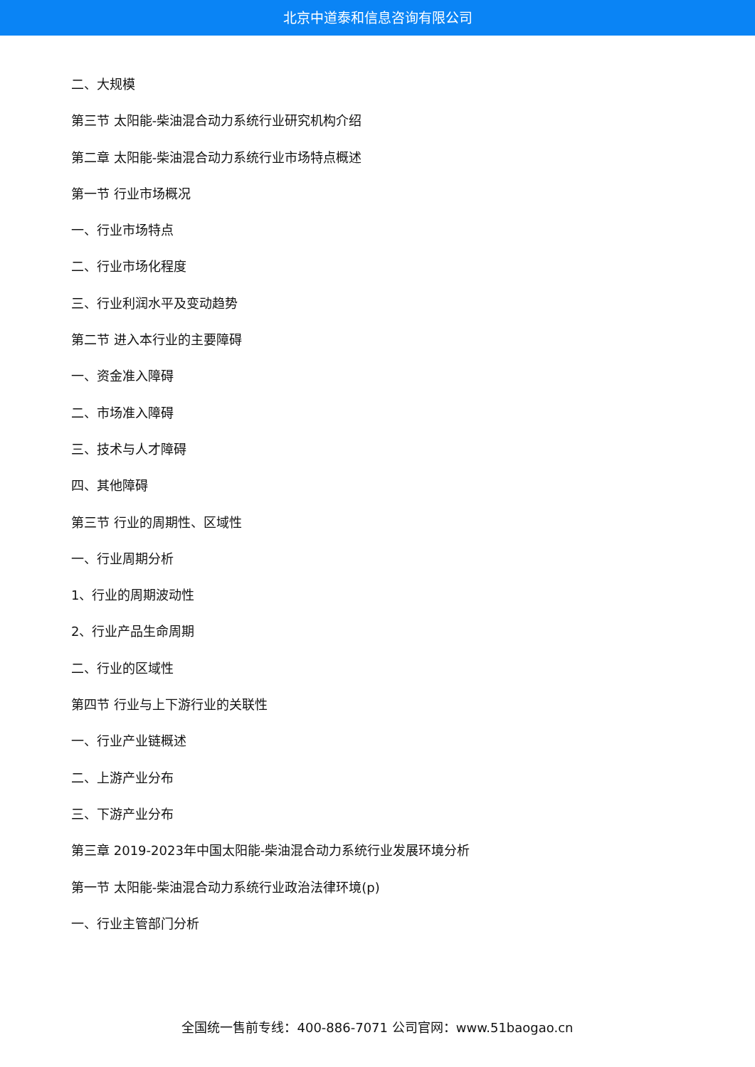北京中道泰和信息咨询有限公司
二、大规模
第三节 太阳能-柴油混合动力系统行业研究机构介绍
第二章 太阳能-柴油混合动力系统行业市场特点概述
第一节 行业市场概况
一、行业市场特点
二、行业市场化程度
三、行业利润水平及变动趋势
第二节 进入本行业的主要障碍
一、资金准入障碍
二、市场准入障碍
三、技术与人才障碍
四、其他障碍
第三节 行业的周期性、区域性
一、行业周期分析
1、行业的周期波动性
2、行业产品生命周期
二、行业的区域性
第四节 行业与上下游行业的关联性
一、行业产业链概述
二、上游产业分布
三、下游产业分布
第三章 2019-2023年中国太阳能-柴油混合动力系统行业发展环境分析
第一节 太阳能-柴油混合动力系统行业政治法律环境(p)
一、行业主管部门分析
全国统一售前专线：400-886-7071 公司官网：www.51baogao.cn